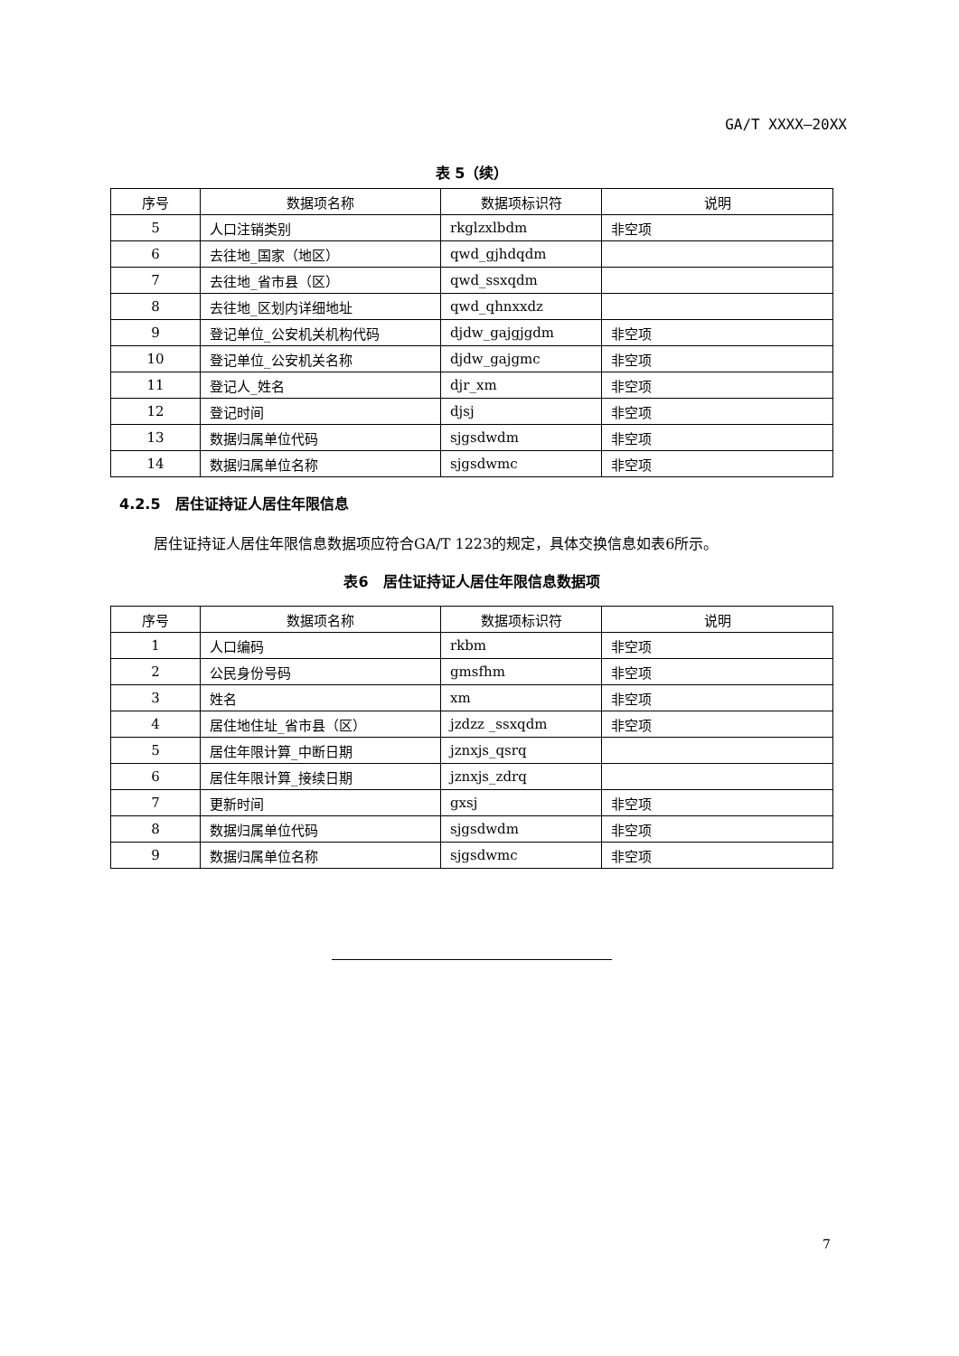GA/T XXXX—20XX
表 5（续）
| 序号 | 数据项名称 | 数据项标识符 | 说明 |
| --- | --- | --- | --- |
| 5 | 人口注销类别 | rkglzxlbdm | 非空项 |
| 6 | 去往地_国家（地区） | qwd_gjhdqdm | |
| 7 | 去往地_省市县（区） | qwd_ssxqdm | |
| 8 | 去往地_区划内详细地址 | qwd_qhnxxdz | |
| 9 | 登记单位_公安机关机构代码 | djdw_gajgjgdm | 非空项 |
| 10 | 登记单位_公安机关名称 | djdw_gajgmc | 非空项 |
| 11 | 登记人_姓名 | djr_xm | 非空项 |
| 12 | 登记时间 | djsj | 非空项 |
| 13 | 数据归属单位代码 | sjgsdwdm | 非空项 |
| 14 | 数据归属单位名称 | sjgsdwmc | 非空项 |
4.2.5　居住证持证人居住年限信息
居住证持证人居住年限信息数据项应符合GA/T 1223的规定，具体交换信息如表6所示。
表6　居住证持证人居住年限信息数据项
| 序号 | 数据项名称 | 数据项标识符 | 说明 |
| --- | --- | --- | --- |
| 1 | 人口编码 | rkbm | 非空项 |
| 2 | 公民身份号码 | gmsfhm | 非空项 |
| 3 | 姓名 | xm | 非空项 |
| 4 | 居住地住址_省市县（区） | jzdzz _ssxqdm | 非空项 |
| 5 | 居住年限计算_中断日期 | jznxjs_qsrq | |
| 6 | 居住年限计算_接续日期 | jznxjs_zdrq | |
| 7 | 更新时间 | gxsj | 非空项 |
| 8 | 数据归属单位代码 | sjgsdwdm | 非空项 |
| 9 | 数据归属单位名称 | sjgsdwmc | 非空项 |
7